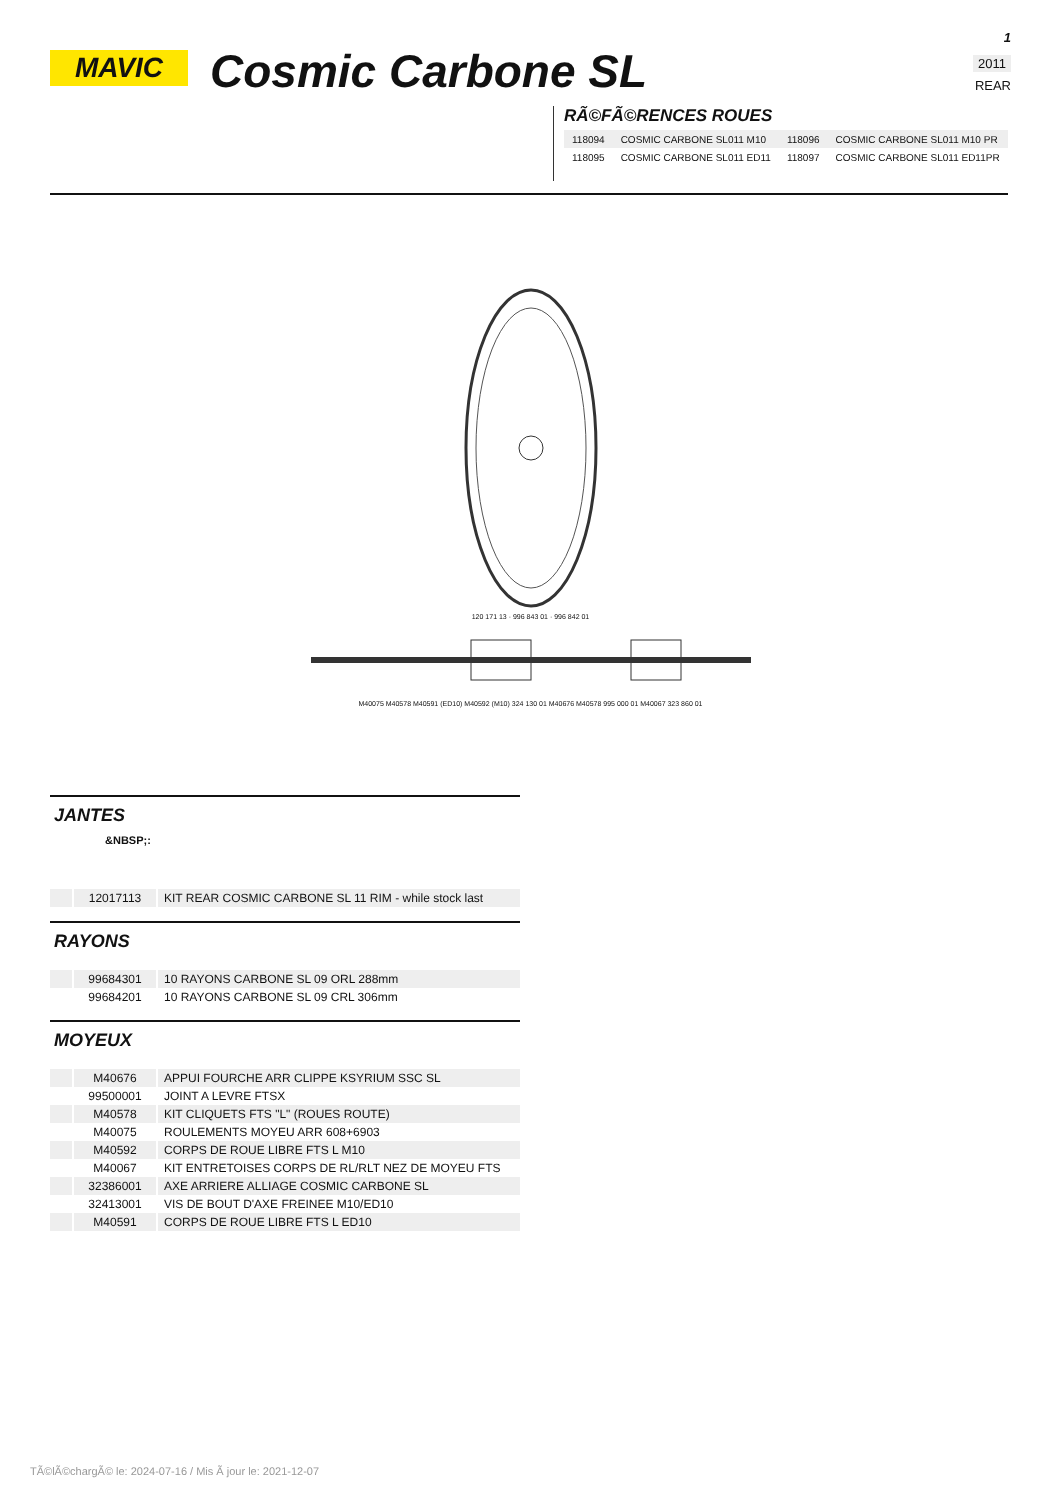MAVIC
Cosmic Carbone SL
1
2011
REAR
RÃ©FÃ©RENCES ROUES
| 118094 | COSMIC CARBONE SL011 M10 | 118096 | COSMIC CARBONE SL011 M10 PR |
| 118095 | COSMIC CARBONE SL011 ED11 | 118097 | COSMIC CARBONE SL011 ED11PR |
120 171 13 · 996 843 01 · 996 842 01
M40075 M40578 M40591 (ED10) M40592 (M10) 324 130 01 M40676 M40578 995 000 01 M40067 323 860 01
JANTES
&NBSP;:
| | 12017113 | KIT REAR COSMIC CARBONE SL 11 RIM - while stock last |
RAYONS
| | 99684301 | 10 RAYONS CARBONE SL 09 ORL 288mm |
| | 99684201 | 10 RAYONS CARBONE SL 09 CRL 306mm |
MOYEUX
| | M40676 | APPUI FOURCHE ARR CLIPPE KSYRIUM SSC SL |
| | 99500001 | JOINT A LEVRE FTSX |
| | M40578 | KIT CLIQUETS FTS "L" (ROUES ROUTE) |
| | M40075 | ROULEMENTS MOYEU ARR 608+6903 |
| | M40592 | CORPS DE ROUE LIBRE FTS L M10 |
| | M40067 | KIT ENTRETOISES CORPS DE RL/RLT NEZ DE MOYEU FTS |
| | 32386001 | AXE ARRIERE ALLIAGE COSMIC CARBONE SL |
| | 32413001 | VIS DE BOUT D'AXE FREINEE M10/ED10 |
| | M40591 | CORPS DE ROUE LIBRE FTS L ED10 |
TÃ©lÃ©chargÃ© le: 2024-07-16 / Mis Ã jour le: 2021-12-07